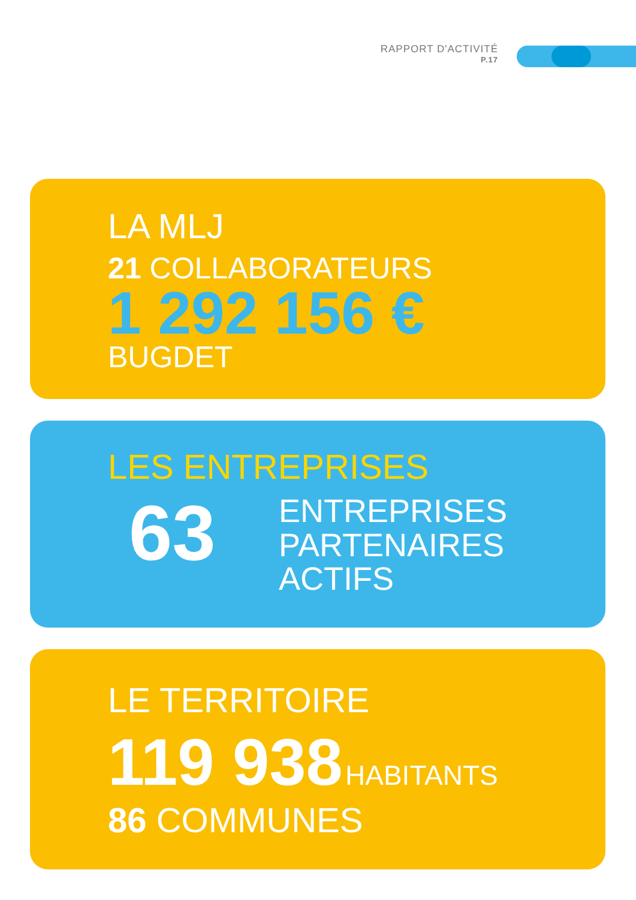RAPPORT D'ACTIVITÉ
P.17
LA MLJ
21 COLLABORATEURS
1 292 156 €
BUGDET
LES ENTREPRISES
63
ENTREPRISES
PARTENAIRES
ACTIFS
LE TERRITOIRE
119 938 HABITANTS
86 COMMUNES